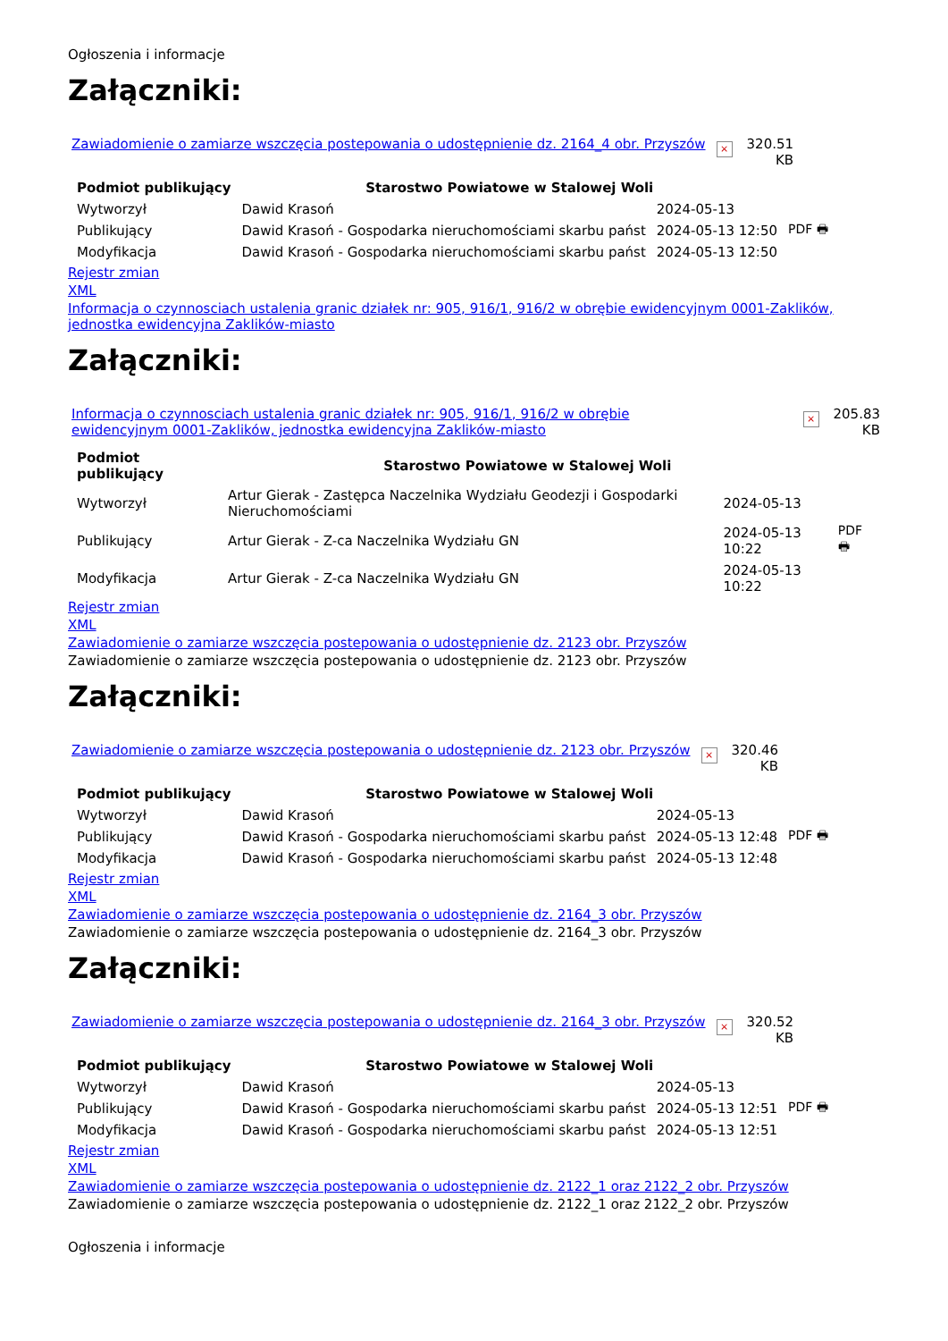Ogłoszenia i informacje
Załączniki:
Zawiadomienie o zamiarze wszczęcia postepowania o udostępnienie dz. 2164_4 obr. Przyszów × 320.51
KB
| Podmiot publikujący | Starostwo Powiatowe w Stalowej Woli | | |
| Wytworzył | Dawid Krasoń | 2024-05-13 | PDF 🖶 |
| Publikujący | Dawid Krasoń - Gospodarka nieruchomościami skarbu państ | 2024-05-13 12:50 | |
| Modyfikacja | Dawid Krasoń - Gospodarka nieruchomościami skarbu państ | 2024-05-13 12:50 | |
Rejestr zmian
XML
Informacja o czynnosciach ustalenia granic działek nr: 905, 916/1, 916/2 w obrębie ewidencyjnym 0001-Zaklików, jednostka ewidencyjna Zaklików-miasto
Załączniki:
Informacja o czynnosciach ustalenia granic działek nr: 905, 916/1, 916/2 w obrębie ewidencyjnym 0001-Zaklików, jednostka ewidencyjna Zaklików-miasto × 205.83
KB
| Podmiot publikujący | Starostwo Powiatowe w Stalowej Woli | | |
| Wytworzył | Artur Gierak - Zastępca Naczelnika Wydziału Geodezji i Gospodarki Nieruchomościami | 2024-05-13 | PDF 🖶 |
| Publikujący | Artur Gierak - Z-ca Naczelnika Wydziału GN | 2024-05-13 10:22 | |
| Modyfikacja | Artur Gierak - Z-ca Naczelnika Wydziału GN | 2024-05-13 10:22 | |
Rejestr zmian
XML
Zawiadomienie o zamiarze wszczęcia postepowania o udostępnienie dz. 2123 obr. Przyszów
Zawiadomienie o zamiarze wszczęcia postepowania o udostępnienie dz. 2123 obr. Przyszów
Załączniki:
Zawiadomienie o zamiarze wszczęcia postepowania o udostępnienie dz. 2123 obr. Przyszów × 320.46
KB
| Podmiot publikujący | Starostwo Powiatowe w Stalowej Woli | | |
| Wytworzył | Dawid Krasoń | 2024-05-13 | PDF 🖶 |
| Publikujący | Dawid Krasoń - Gospodarka nieruchomościami skarbu państ | 2024-05-13 12:48 | |
| Modyfikacja | Dawid Krasoń - Gospodarka nieruchomościami skarbu państ | 2024-05-13 12:48 | |
Rejestr zmian
XML
Zawiadomienie o zamiarze wszczęcia postepowania o udostępnienie dz. 2164_3 obr. Przyszów
Zawiadomienie o zamiarze wszczęcia postepowania o udostępnienie dz. 2164_3 obr. Przyszów
Załączniki:
Zawiadomienie o zamiarze wszczęcia postepowania o udostępnienie dz. 2164_3 obr. Przyszów × 320.52
KB
| Podmiot publikujący | Starostwo Powiatowe w Stalowej Woli | | |
| Wytworzył | Dawid Krasoń | 2024-05-13 | PDF 🖶 |
| Publikujący | Dawid Krasoń - Gospodarka nieruchomościami skarbu państ | 2024-05-13 12:51 | |
| Modyfikacja | Dawid Krasoń - Gospodarka nieruchomościami skarbu państ | 2024-05-13 12:51 | |
Rejestr zmian
XML
Zawiadomienie o zamiarze wszczęcia postepowania o udostępnienie dz. 2122_1 oraz 2122_2 obr. Przyszów
Zawiadomienie o zamiarze wszczęcia postepowania o udostępnienie dz. 2122_1 oraz 2122_2 obr. Przyszów
Ogłoszenia i informacje